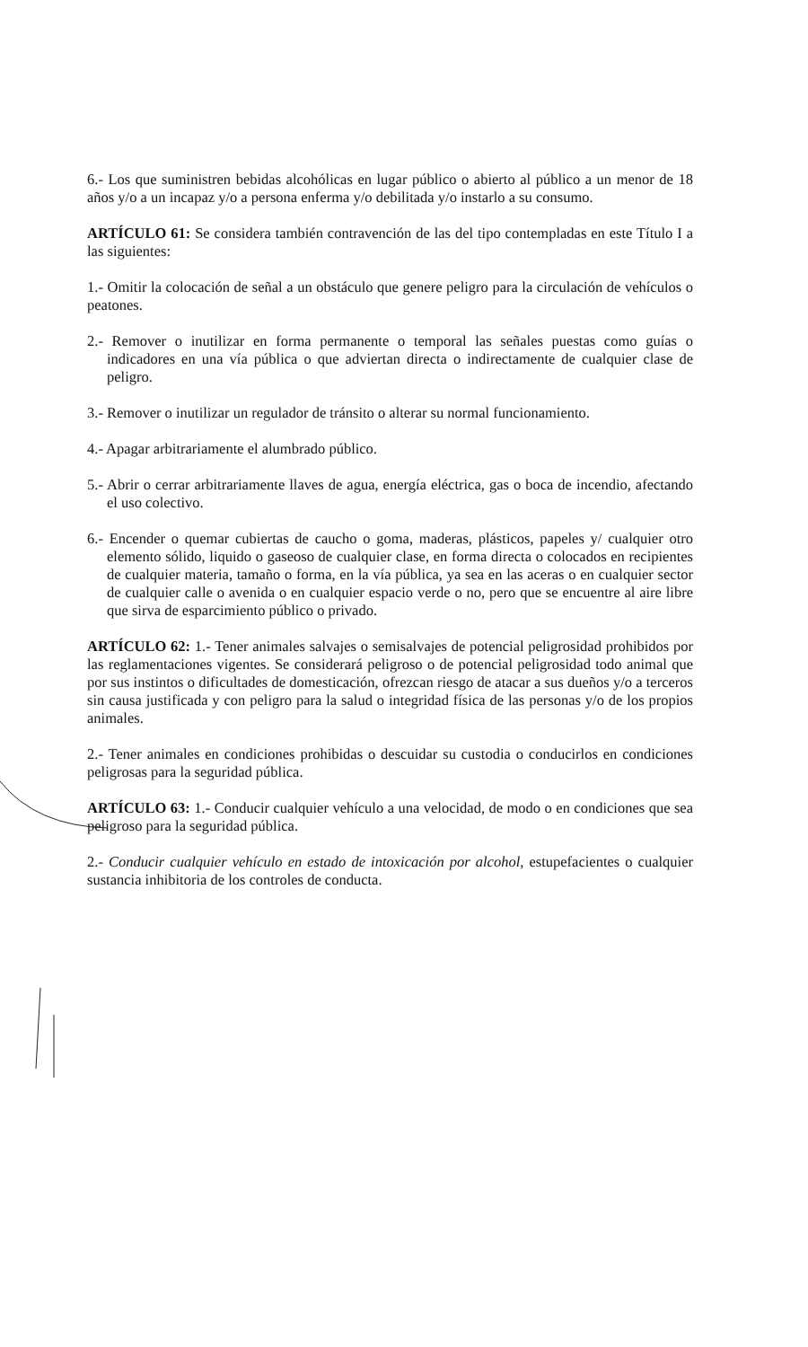6.- Los que suministren bebidas alcohólicas en lugar público o abierto al público a un menor de 18 años y/o a un incapaz y/o a persona enferma y/o debilitada y/o instarlo a su consumo.
ARTÍCULO 61: Se considera también contravención de las del tipo contempladas en este Título I a las siguientes:
1.- Omitir la colocación de señal a un obstáculo que genere peligro para la circulación de vehículos o peatones.
2.- Remover o inutilizar en forma permanente o temporal las señales puestas como guías o indicadores en una vía pública o que adviertan directa o indirectamente de cualquier clase de peligro.
3.- Remover o inutilizar un regulador de tránsito o alterar su normal funcionamiento.
4.- Apagar arbitrariamente el alumbrado público.
5.- Abrir o cerrar arbitrariamente llaves de agua, energía eléctrica, gas o boca de incendio, afectando el uso colectivo.
6.- Encender o quemar cubiertas de caucho o goma, maderas, plásticos, papeles y/ cualquier otro elemento sólido, liquido o gaseoso de cualquier clase, en forma directa o colocados en recipientes de cualquier materia, tamaño o forma, en la vía pública, ya sea en las aceras o en cualquier sector de cualquier calle o avenida o en cualquier espacio verde o no, pero que se encuentre al aire libre que sirva de esparcimiento público o privado.
ARTÍCULO 62: 1.- Tener animales salvajes o semisalvajes de potencial peligrosidad prohibidos por las reglamentaciones vigentes. Se considerará peligroso o de potencial peligrosidad todo animal que por sus instintos o dificultades de domesticación, ofrezcan riesgo de atacar a sus dueños y/o a terceros sin causa justificada y con peligro para la salud o integridad física de las personas y/o de los propios animales.
2.- Tener animales en condiciones prohibidas o descuidar su custodia o conducirlos en condiciones peligrosas para la seguridad pública.
ARTÍCULO 63: 1.- Conducir cualquier vehículo a una velocidad, de modo o en condiciones que sea peligroso para la seguridad pública.
2.- Conducir cualquier vehículo en estado de intoxicación por alcohol, estupefacientes o cualquier sustancia inhibitoria de los controles de conducta.